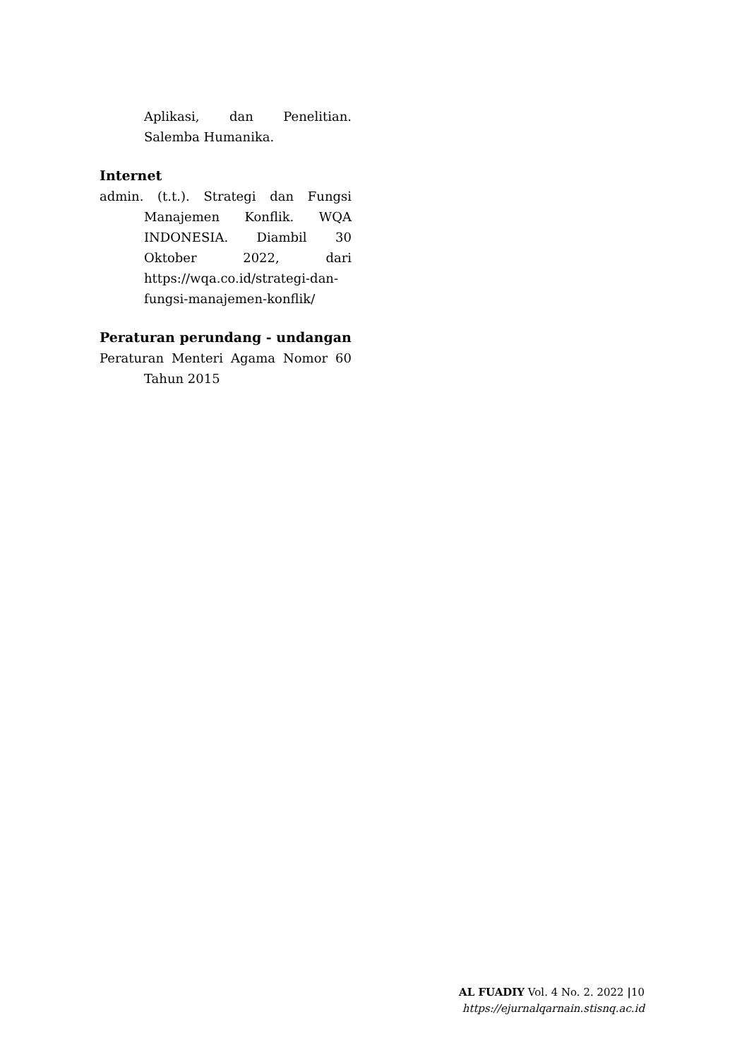Aplikasi, dan Penelitian. Salemba Humanika.
Internet
admin. (t.t.). Strategi dan Fungsi Manajemen Konflik. WQA INDONESIA. Diambil 30 Oktober 2022, dari https://wqa.co.id/strategi-dan-fungsi-manajemen-konflik/
Peraturan perundang - undangan
Peraturan Menteri Agama Nomor 60 Tahun 2015
AL FUADIY Vol. 4 No. 2. 2022 |10
https://ejurnalqarnain.stisnq.ac.id